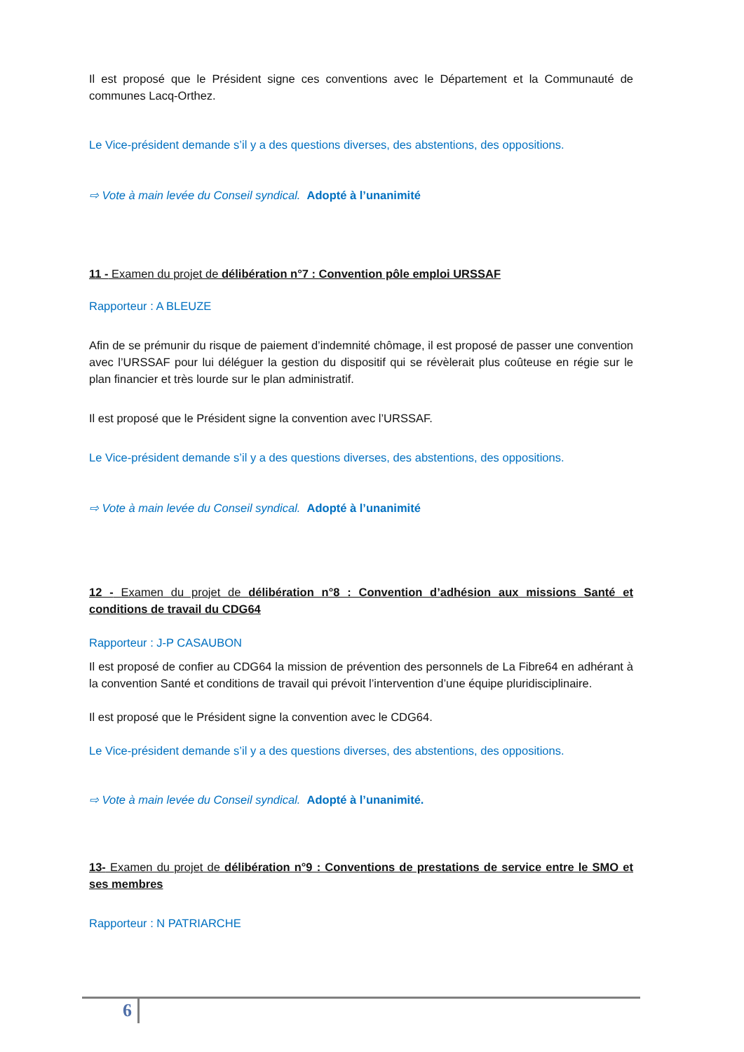Il est proposé que le Président signe ces conventions avec le Département et la Communauté de communes Lacq-Orthez.
Le Vice-président demande s’il y a des questions diverses, des abstentions, des oppositions.
⇨ Vote à main levée du Conseil syndical. Adopté à l’unanimité
11 - Examen du projet de délibération n°7 : Convention pôle emploi URSSAF
Rapporteur : A BLEUZE
Afin de se prémunir du risque de paiement d’indemnité chômage, il est proposé de passer une convention avec l’URSSAF pour lui déléguer la gestion du dispositif qui se révèlerait plus coûteuse en régie sur le plan financier et très lourde sur le plan administratif.
Il est proposé que le Président signe la convention avec l’URSSAF.
Le Vice-président demande s’il y a des questions diverses, des abstentions, des oppositions.
⇨ Vote à main levée du Conseil syndical. Adopté à l’unanimité
12 - Examen du projet de délibération n°8 : Convention d’adhésion aux missions Santé et conditions de travail du CDG64
Rapporteur : J-P CASAUBON
Il est proposé de confier au CDG64 la mission de prévention des personnels de La Fibre64 en adhérant à la convention Santé et conditions de travail qui prévoit l’intervention d’une équipe pluridisciplinaire.
Il est proposé que le Président signe la convention avec le CDG64.
Le Vice-président demande s’il y a des questions diverses, des abstentions, des oppositions.
⇨ Vote à main levée du Conseil syndical. Adopté à l’unanimité.
13- Examen du projet de délibération n°9 : Conventions de prestations de service entre le SMO et ses membres
Rapporteur : N PATRIARCHE
6